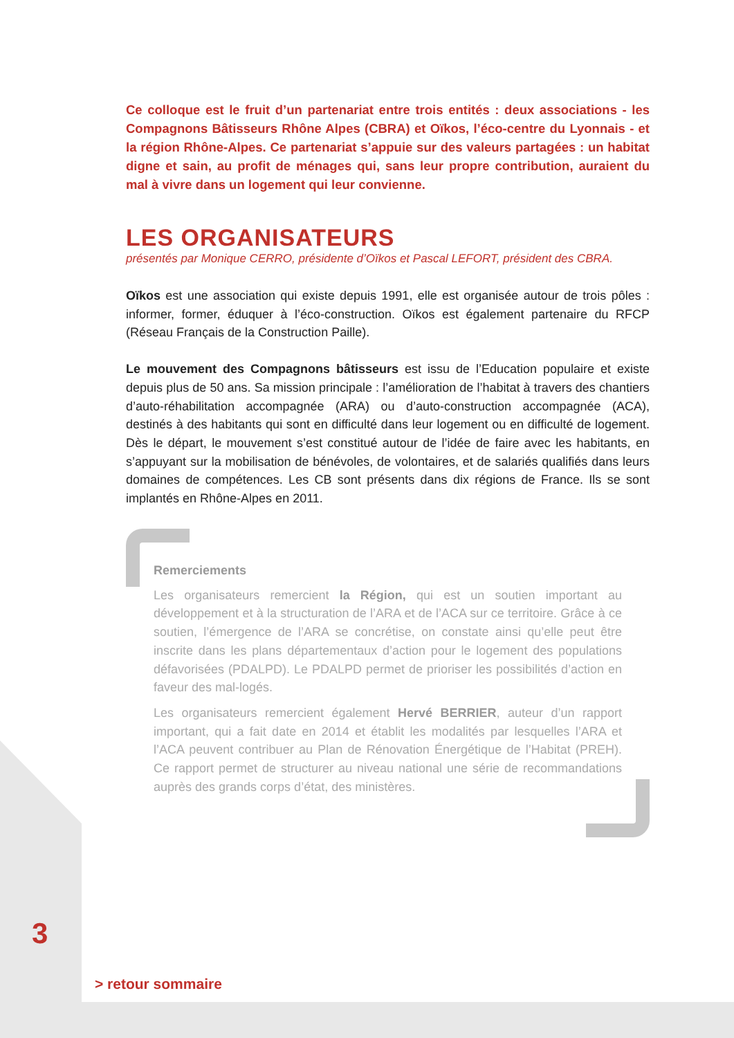Ce colloque est le fruit d’un partenariat entre trois entités : deux associations - les Compagnons Bâtisseurs Rhône Alpes (CBRA) et Oïkos, l’éco-centre du Lyonnais - et la région Rhône-Alpes. Ce partenariat s’appuie sur des valeurs partagées : un habitat digne et sain, au profit de ménages qui, sans leur propre contribution, auraient du mal à vivre dans un logement qui leur convienne.
LES ORGANISATEURS
présentés par Monique CERRO, présidente d’Oïkos et Pascal LEFORT, président des CBRA.
Oïkos est une association qui existe depuis 1991, elle est organisée autour de trois pôles : informer, former, éduquer à l’éco-construction. Oïkos est également partenaire du RFCP (Réseau Français de la Construction Paille).
Le mouvement des Compagnons bâtisseurs est issu de l’Education populaire et existe depuis plus de 50 ans. Sa mission principale : l’amélioration de l’habitat à travers des chantiers d’auto-réhabilitation accompagnée (ARA) ou d’auto-construction accompagnée (ACA), destinés à des habitants qui sont en difficulté dans leur logement ou en difficulté de logement. Dès le départ, le mouvement s’est constitué autour de l’idée de faire avec les habitants, en s’appuyant sur la mobilisation de bénévoles, de volontaires, et de salariés qualifiés dans leurs domaines de compétences. Les CB sont présents dans dix régions de France. Ils se sont implantés en Rhône-Alpes en 2011.
Remerciements
Les organisateurs remercient la Région, qui est un soutien important au développement et à la structuration de l’ARA et de l’ACA sur ce territoire. Grâce à ce soutien, l’émergence de l’ARA se concrétise, on constate ainsi qu’elle peut être inscrite dans les plans départementaux d’action pour le logement des populations défavorisées (PDALPD). Le PDALPD permet de prioriser les possibilités d’action en faveur des mal-logés.
Les organisateurs remercient également Hervé BERRIER, auteur d’un rapport important, qui a fait date en 2014 et établit les modalités par lesquelles l’ARA et l’ACA peuvent contribuer au Plan de Rénovation Énergétique de l’Habitat (PREH). Ce rapport permet de structurer au niveau national une série de recommandations auprès des grands corps d’état, des ministères.
3
> retour sommaire